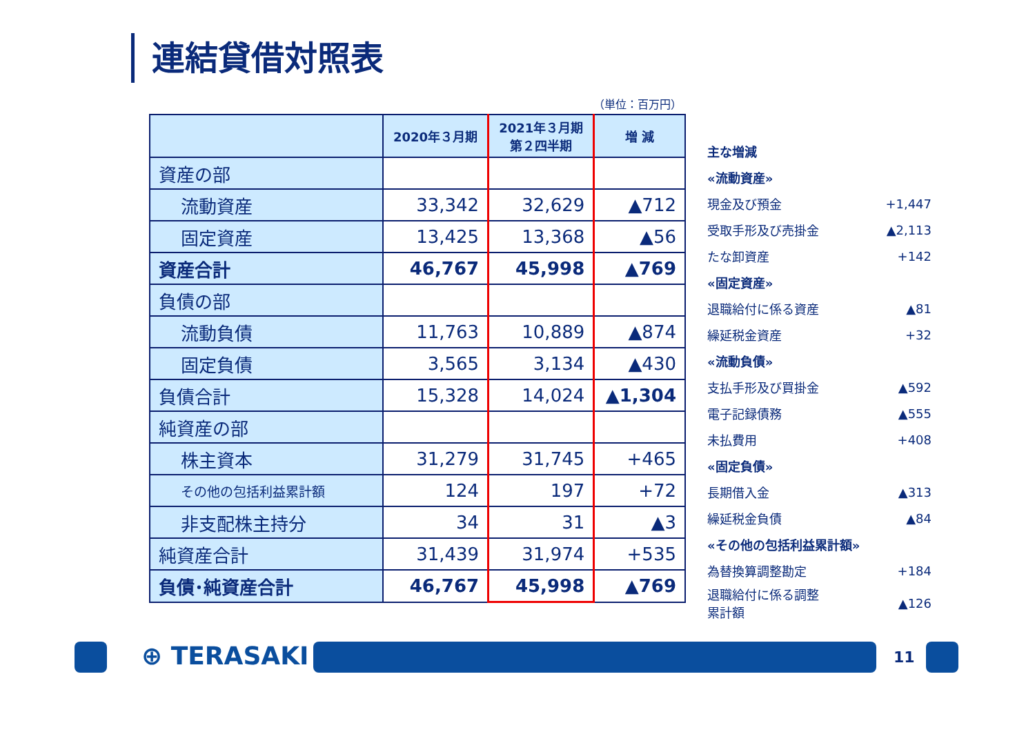連結貸借対照表
（単位：百万円）
| | 2020年３月期 | 2021年３月期 第２四半期 | 増 減 |
| --- | --- | --- | --- |
| 資産の部 | | | |
| 流動資産 | 33,342 | 32,629 | ▲712 |
| 固定資産 | 13,425 | 13,368 | ▲56 |
| 資産合計 | 46,767 | 45,998 | ▲769 |
| 負債の部 | | | |
| 流動負債 | 11,763 | 10,889 | ▲874 |
| 固定負債 | 3,565 | 3,134 | ▲430 |
| 負債合計 | 15,328 | 14,024 | ▲1,304 |
| 純資産の部 | | | |
| 株主資本 | 31,279 | 31,745 | +465 |
| その他の包括利益累計額 | 124 | 197 | +72 |
| 非支配株主持分 | 34 | 31 | ▲3 |
| 純資産合計 | 31,439 | 31,974 | +535 |
| 負債･純資産合計 | 46,767 | 45,998 | ▲769 |
主な増減
«流動資産»
現金及び預金 +1,447
受取手形及び売掛金 ▲2,113
たな卸資産 +142
«固定資産»
退職給付に係る資産 ▲81
繰延税金資産 +32
«流動負債»
支払手形及び買掛金 ▲592
電子記録債務 ▲555
未払費用 +408
«固定負債»
長期借入金 ▲313
繰延税金負債 ▲84
«その他の包括利益累計額»
為替換算調整勘定 +184
退職給付に係る調整
累計額 ▲126
⊕ TERASAKI 11